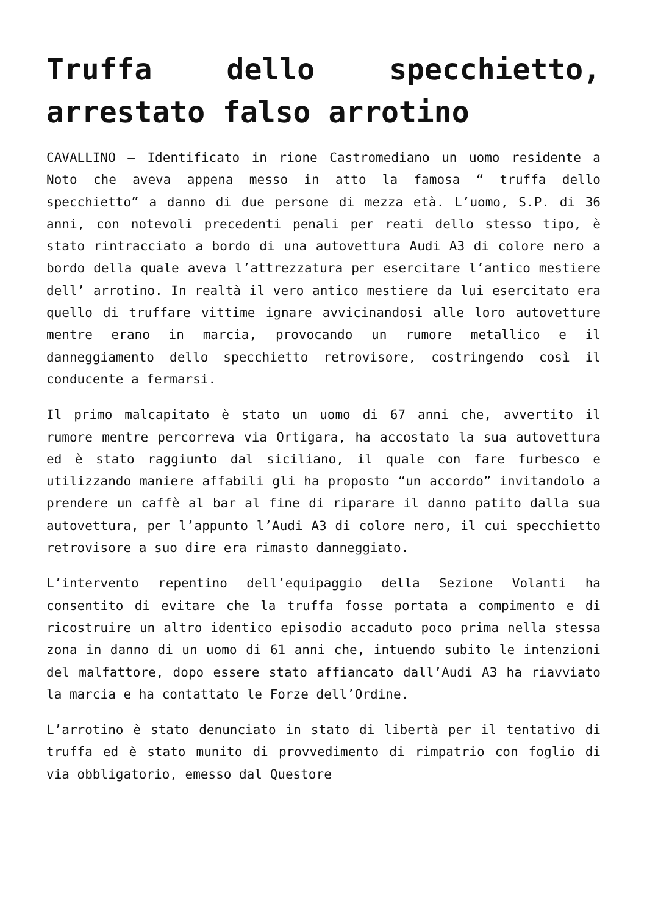Truffa dello specchietto, arrestato falso arrotino
CAVALLINO – Identificato in rione Castromediano un uomo residente a Noto che aveva appena messo in atto la famosa “ truffa dello specchietto” a danno di due persone di mezza età. L’uomo, S.P. di 36 anni, con notevoli precedenti penali per reati dello stesso tipo, è stato rintracciato a bordo di una autovettura Audi A3 di colore nero a bordo della quale aveva l’attrezzatura per esercitare l’antico mestiere dell’ arrotino. In realtà il vero antico mestiere da lui esercitato era quello di truffare vittime ignare avvicinandosi alle loro autovetture mentre erano in marcia, provocando un rumore metallico e il danneggiamento dello specchietto retrovisore, costringendo così il conducente a fermarsi.
Il primo malcapitato è stato un uomo di 67 anni che, avvertito il rumore mentre percorreva via Ortigara, ha accostato la sua autovettura ed è stato raggiunto dal siciliano, il quale con fare furbesco e utilizzando maniere affabili gli ha proposto “un accordo” invitandolo a prendere un caffè al bar al fine di riparare il danno patito dalla sua autovettura, per l’appunto l’Audi A3 di colore nero, il cui specchietto retrovisore a suo dire era rimasto danneggiato.
L’intervento repentino dell’equipaggio della Sezione Volanti ha consentito di evitare che la truffa fosse portata a compimento e di ricostruire un altro identico episodio accaduto poco prima nella stessa zona in danno di un uomo di 61 anni che, intuendo subito le intenzioni del malfattore, dopo essere stato affiancato dall’Audi A3 ha riavviato la marcia e ha contattato le Forze dell’Ordine.
L’arrotino è stato denunciato in stato di libertà per il tentativo di truffa ed è stato munito di provvedimento di rimpatrio con foglio di via obbligatorio, emesso dal Questore